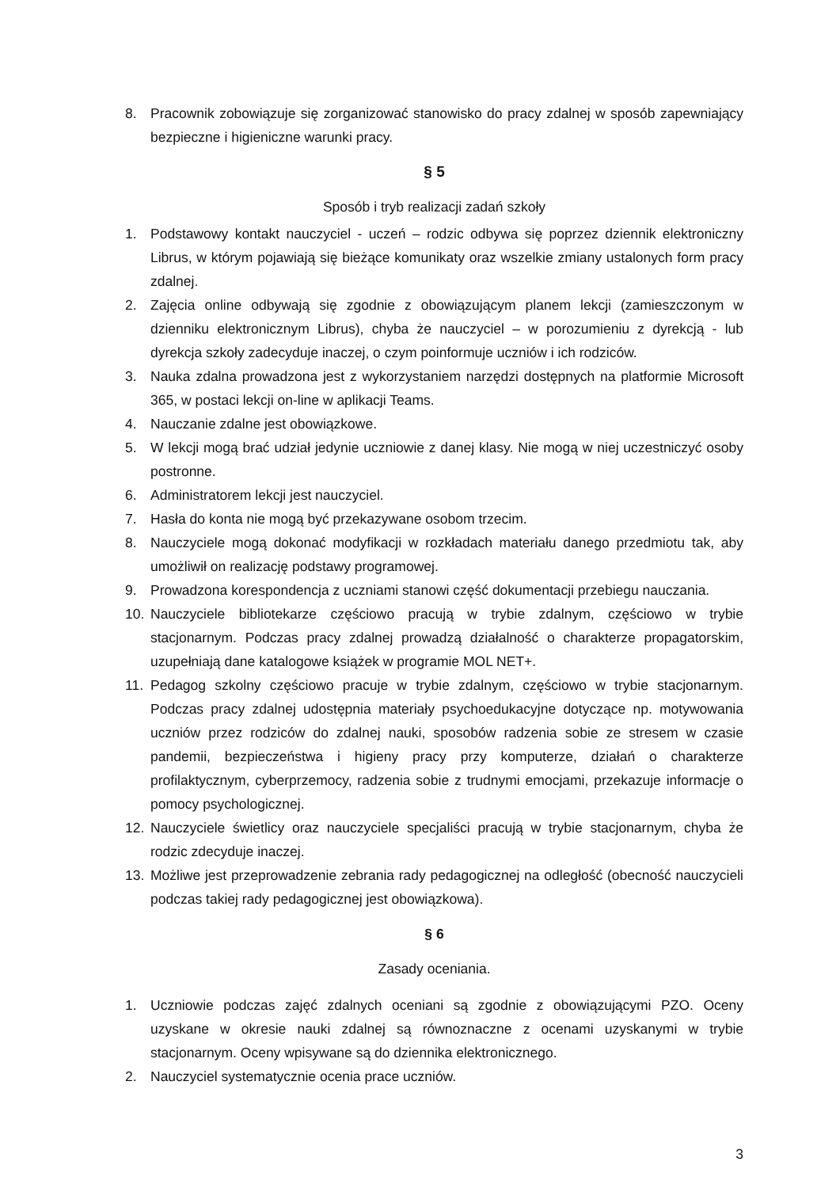8. Pracownik zobowiązuje się zorganizować stanowisko do pracy zdalnej w sposób zapewniający bezpieczne i higieniczne warunki pracy.
§ 5
Sposób i tryb realizacji zadań szkoły
1. Podstawowy kontakt nauczyciel - uczeń – rodzic odbywa się poprzez dziennik elektroniczny Librus, w którym pojawiają się bieżące komunikaty oraz wszelkie zmiany ustalonych form pracy zdalnej.
2. Zajęcia online odbywają się zgodnie z obowiązującym planem lekcji (zamieszczonym w dzienniku elektronicznym Librus), chyba że nauczyciel – w porozumieniu z dyrekcją - lub dyrekcja szkoły zadecyduje inaczej, o czym poinformuje uczniów i ich rodziców.
3. Nauka zdalna prowadzona jest z wykorzystaniem narzędzi dostępnych na platformie Microsoft 365, w postaci lekcji on-line w aplikacji Teams.
4. Nauczanie zdalne jest obowiązkowe.
5. W lekcji mogą brać udział jedynie uczniowie z danej klasy. Nie mogą w niej uczestniczyć osoby postronne.
6. Administratorem lekcji jest nauczyciel.
7. Hasła do konta nie mogą być przekazywane osobom trzecim.
8. Nauczyciele mogą dokonać modyfikacji w rozkładach materiału danego przedmiotu tak, aby umożliwił on realizację podstawy programowej.
9. Prowadzona korespondencja z uczniami stanowi część dokumentacji przebiegu nauczania.
10. Nauczyciele bibliotekarze częściowo pracują w trybie zdalnym, częściowo w trybie stacjonarnym. Podczas pracy zdalnej prowadzą działalność o charakterze propagatorskim, uzupełniają dane katalogowe książek w programie MOL NET+.
11. Pedagog szkolny częściowo pracuje w trybie zdalnym, częściowo w trybie stacjonarnym. Podczas pracy zdalnej udostępnia materiały psychoedukacyjne dotyczące np. motywowania uczniów przez rodziców do zdalnej nauki, sposobów radzenia sobie ze stresem w czasie pandemii, bezpieczeństwa i higieny pracy przy komputerze, działań o charakterze profilaktycznym, cyberprzemocy, radzenia sobie z trudnymi emocjami, przekazuje informacje o pomocy psychologicznej.
12. Nauczyciele świetlicy oraz nauczyciele specjaliści pracują w trybie stacjonarnym, chyba że rodzic zdecyduje inaczej.
13. Możliwe jest przeprowadzenie zebrania rady pedagogicznej na odległość (obecność nauczycieli podczas takiej rady pedagogicznej jest obowiązkowa).
§ 6
Zasady oceniania.
1. Uczniowie podczas zajęć zdalnych oceniani są zgodnie z obowiązującymi PZO. Oceny uzyskane w okresie nauki zdalnej są równoznaczne z ocenami uzyskanymi w trybie stacjonarnym. Oceny wpisywane są do dziennika elektronicznego.
2. Nauczyciel systematycznie ocenia prace uczniów.
3